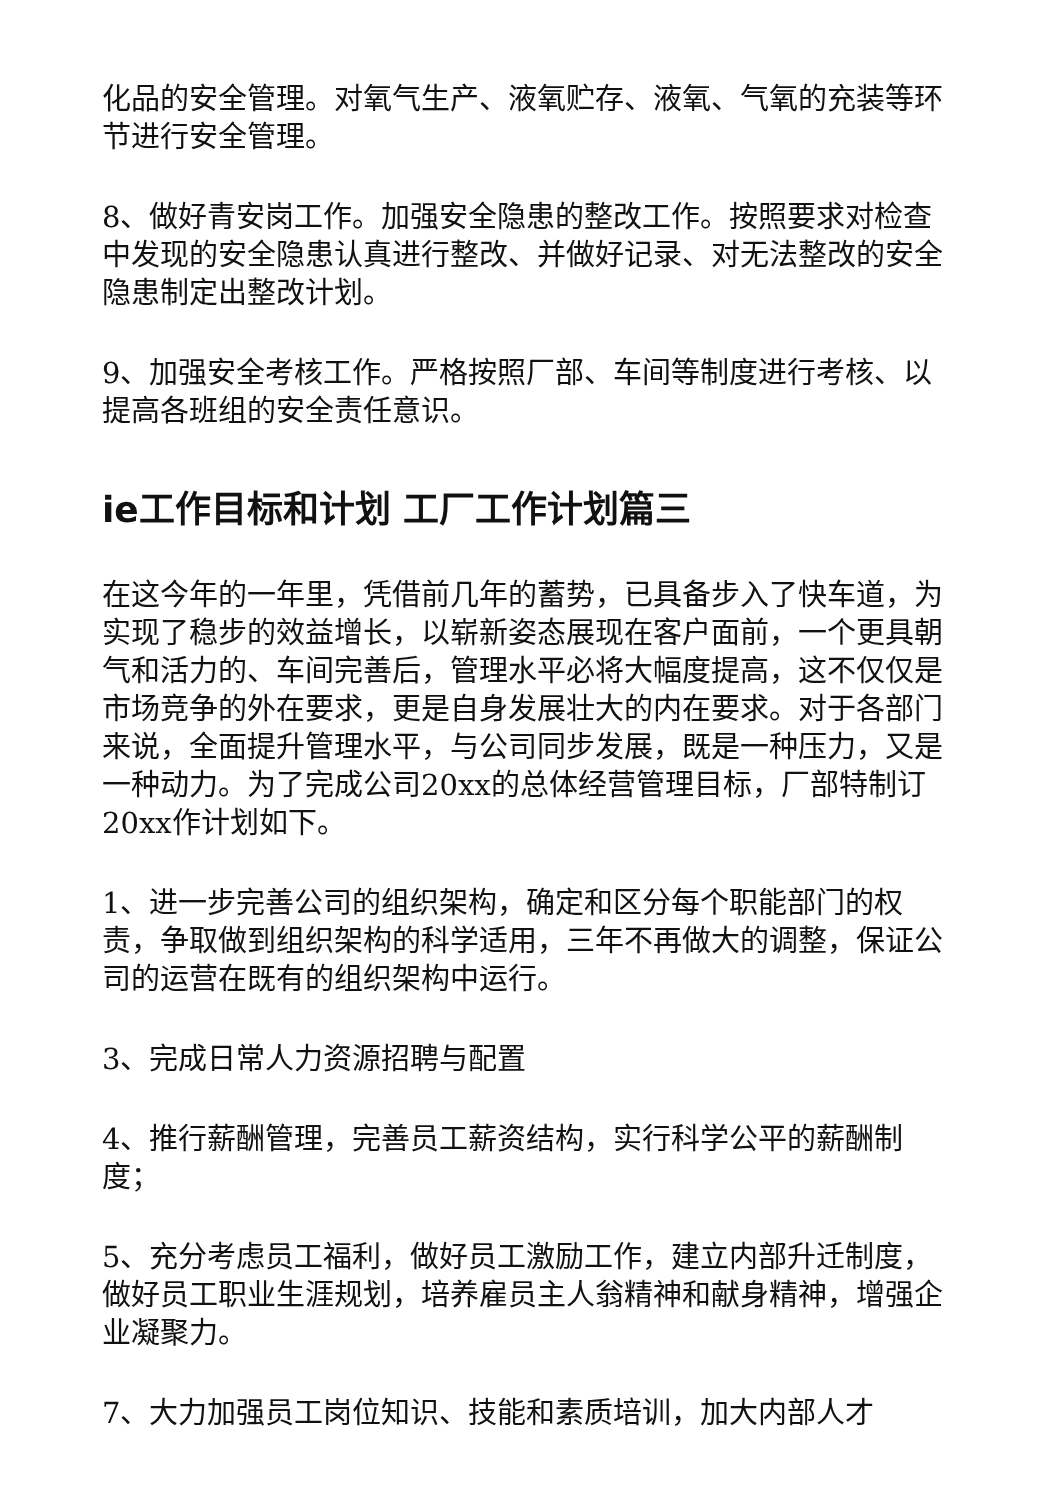化品的安全管理。对氧气生产、液氧贮存、液氧、气氧的充装等环节进行安全管理。
8、做好青安岗工作。加强安全隐患的整改工作。按照要求对检查中发现的安全隐患认真进行整改、并做好记录、对无法整改的安全隐患制定出整改计划。
9、加强安全考核工作。严格按照厂部、车间等制度进行考核、以提高各班组的安全责任意识。
ie工作目标和计划 工厂工作计划篇三
在这今年的一年里，凭借前几年的蓄势，已具备步入了快车道，为实现了稳步的效益增长，以崭新姿态展现在客户面前，一个更具朝气和活力的、车间完善后，管理水平必将大幅度提高，这不仅仅是市场竞争的外在要求，更是自身发展壮大的内在要求。对于各部门来说，全面提升管理水平，与公司同步发展，既是一种压力，又是一种动力。为了完成公司20xx的总体经营管理目标，厂部特制订20xx作计划如下。
1、进一步完善公司的组织架构，确定和区分每个职能部门的权责，争取做到组织架构的科学适用，三年不再做大的调整，保证公司的运营在既有的组织架构中运行。
3、完成日常人力资源招聘与配置
4、推行薪酬管理，完善员工薪资结构，实行科学公平的薪酬制度；
5、充分考虑员工福利，做好员工激励工作，建立内部升迁制度，做好员工职业生涯规划，培养雇员主人翁精神和献身精神，增强企业凝聚力。
7、大力加强员工岗位知识、技能和素质培训，加大内部人才